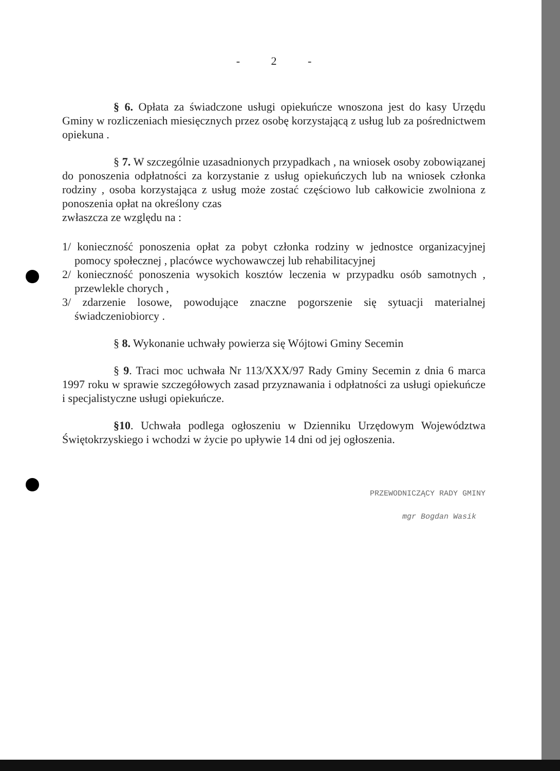- 2 -
§ 6. Opłata za świadczone usługi opiekuńcze wnoszona jest do kasy Urzędu Gminy w rozliczeniach miesięcznych przez osobę korzystającą z usług lub za pośrednictwem opiekuna .
§ 7. W szczególnie uzasadnionych przypadkach , na wniosek osoby zobowiązanej do ponoszenia odpłatności za korzystanie z usług opiekuńczych lub na wniosek członka rodziny , osoba korzystająca z usług może zostać częściowo lub całkowicie zwolniona z ponoszenia opłat na określony czas
zwłaszcza ze względu na :
1/ konieczność ponoszenia opłat za pobyt członka rodziny w jednostce organizacyjnej pomocy społecznej , placówce wychowawczej lub rehabilitacyjnej
2/ konieczność ponoszenia wysokich kosztów leczenia w przypadku osób samotnych , przewlekle chorych ,
3/ zdarzenie losowe, powodujące znaczne pogorszenie się sytuacji materialnej świadczeniobiorcy .
§ 8. Wykonanie uchwały powierza się Wójtowi Gminy Secemin
§ 9. Traci moc uchwała Nr 113/XXX/97 Rady Gminy Secemin z dnia 6 marca 1997 roku w sprawie szczegółowych zasad przyznawania i odpłatności za usługi opiekuńcze i specjalistyczne usługi opiekuńcze.
§10. Uchwała podlega ogłoszeniu w Dzienniku Urzędowym Województwa Świętokrzyskiego i wchodzi w życie po upływie 14 dni od jej ogłoszenia.
PRZEWODNICZĄCY RADY GMINY
mgr Bogdan Wasik